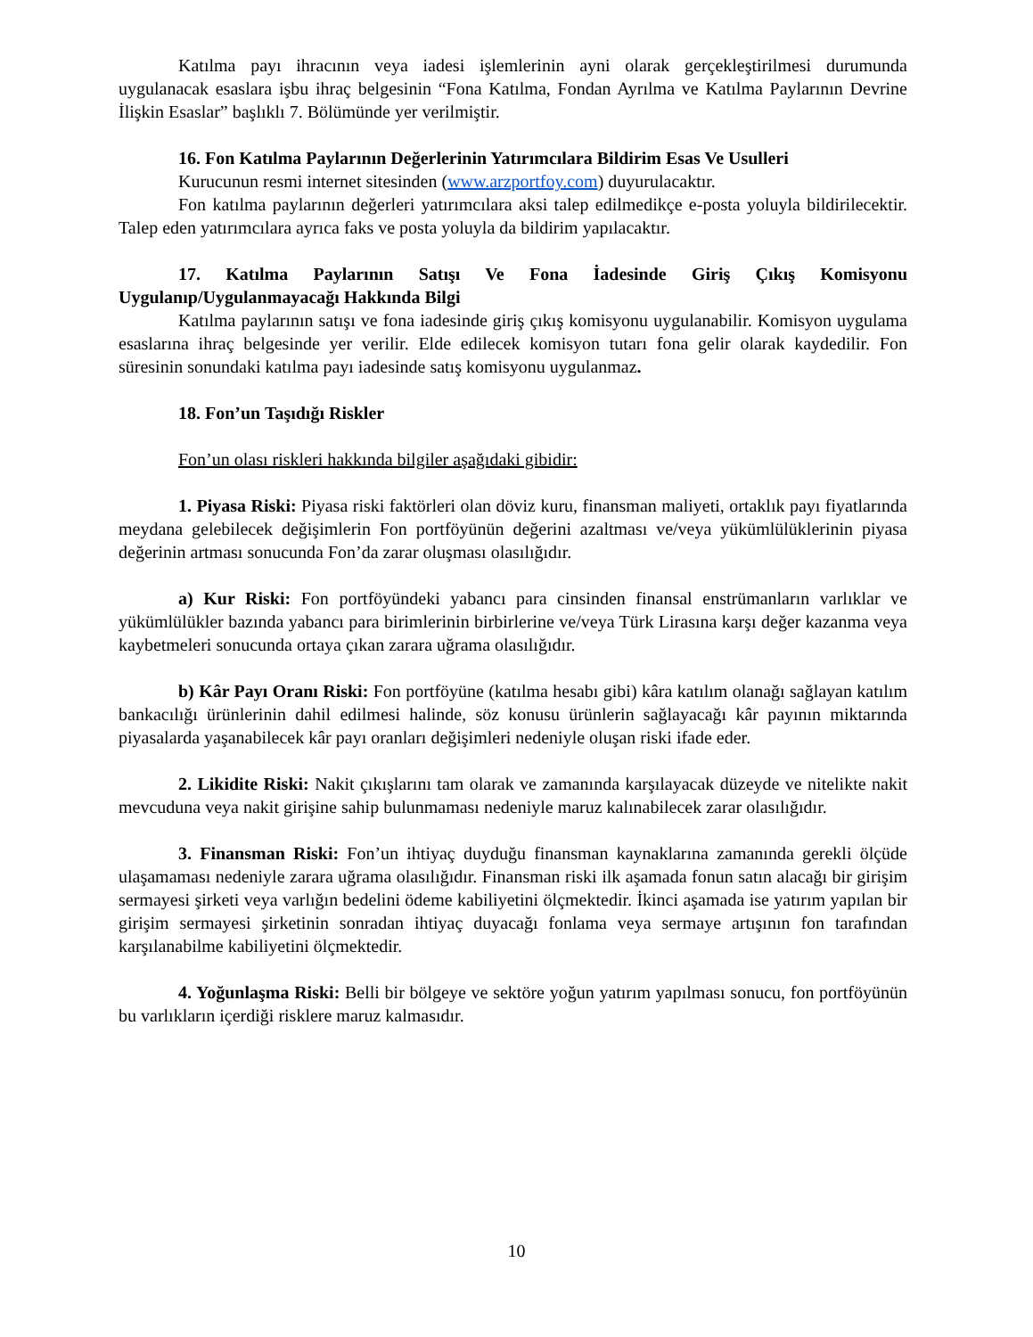Katılma payı ihracının veya iadesi işlemlerinin ayni olarak gerçekleştirilmesi durumunda uygulanacak esaslara işbu ihraç belgesinin “Fona Katılma, Fondan Ayrılma ve Katılma Paylarının Devrine İlişkin Esaslar” başlıklı 7. Bölümünde yer verilmiştir.
16. Fon Katılma Paylarının Değerlerinin Yatırımcılara Bildirim Esas Ve Usulleri
Kurucunun resmi internet sitesinden (www.arzportfoy.com) duyurulacaktır.
Fon katılma paylarının değerleri yatırımcılara aksi talep edilmedikçe e-posta yoluyla bildirilecektir. Talep eden yatırımcılara ayrıca faks ve posta yoluyla da bildirim yapılacaktır.
17. Katılma Paylarının Satışı Ve Fona İadesinde Giriş Çıkış Komisyonu Uygulanıp/Uygulanmayacağı Hakkında Bilgi
Katılma paylarının satışı ve fona iadesinde giriş çıkış komisyonu uygulanabilir. Komisyon uygulama esaslarına ihraç belgesinde yer verilir. Elde edilecek komisyon tutarı fona gelir olarak kaydedilir. Fon süresinin sonundaki katılma payı iadesinde satış komisyonu uygulanmaz.
18. Fon’un Taşıdığı Riskler
Fon’un olası riskleri hakkında bilgiler aşağıdaki gibidir:
1. Piyasa Riski: Piyasa riski faktörleri olan döviz kuru, finansman maliyeti, ortaklık payı fiyatlarında meydana gelebilecek değişimlerin Fon portföyünün değerini azaltması ve/veya yükümlülüklerinin piyasa değerinin artması sonucunda Fon’da zarar oluşması olasılığıdır.
a) Kur Riski: Fon portföyündeki yabancı para cinsinden finansal enstrümanların varlıklar ve yükümlülükler bazında yabancı para birimlerinin birbirlerine ve/veya Türk Lirasına karşı değer kazanma veya kaybetmeleri sonucunda ortaya çıkan zarara uğrama olasılığıdır.
b) Kâr Payı Oranı Riski: Fon portföyüne (katılma hesabı gibi) kâra katılım olanağı sağlayan katılım bankacılığı ürünlerinin dahil edilmesi halinde, söz konusu ürünlerin sağlayacağı kâr payının miktarında piyasalarda yaşanabilecek kâr payı oranları değişimleri nedeniyle oluşan riski ifade eder.
2. Likidite Riski: Nakit çıkışlarını tam olarak ve zamanında karşılayacak düzeyde ve nitelikte nakit mevcuduna veya nakit girişine sahip bulunmaması nedeniyle maruz kalınabilecek zarar olasılığıdır.
3. Finansman Riski: Fon’un ihtiyaç duyduğu finansman kaynaklarına zamanında gerekli ölçüde ulaşamaması nedeniyle zarara uğrama olasılığıdır. Finansman riski ilk aşamada fonun satın alacağı bir girişim sermayesi şirketi veya varlığın bedelini ödeme kabiliyetini ölçmektedir. İkinci aşamada ise yatırım yapılan bir girişim sermayesi şirketinin sonradan ihtiyaç duyacağı fonlama veya sermaye artışının fon tarafından karşılanabilme kabiliyetini ölçmektedir.
4. Yoğunlaşma Riski: Belli bir bölgeye ve sektöre yoğun yatırım yapılması sonucu, fon portföyünün bu varlıkların içerdiği risklere maruz kalmasıdır.
10